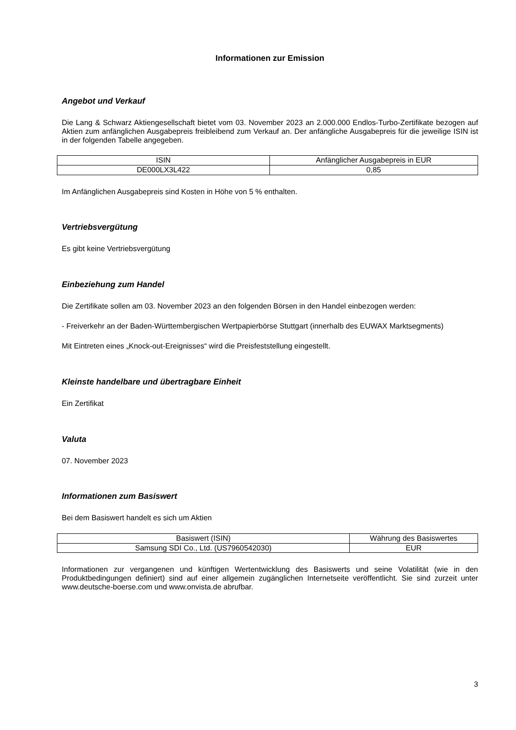Informationen zur Emission
Angebot und Verkauf
Die Lang & Schwarz Aktiengesellschaft bietet vom 03. November 2023 an 2.000.000 Endlos-Turbo-Zertifikate bezogen auf Aktien zum anfänglichen Ausgabepreis freibleibend zum Verkauf an. Der anfängliche Ausgabepreis für die jeweilige ISIN ist in der folgenden Tabelle angegeben.
| ISIN | Anfänglicher Ausgabepreis in EUR |
| DE000LX3L422 | 0,85 |
Im Anfänglichen Ausgabepreis sind Kosten in Höhe von 5 % enthalten.
Vertriebsvergütung
Es gibt keine Vertriebsvergütung
Einbeziehung zum Handel
Die Zertifikate sollen am 03. November 2023 an den folgenden Börsen in den Handel einbezogen werden:
- Freiverkehr an der Baden-Württembergischen Wertpapierbörse Stuttgart (innerhalb des EUWAX Marktsegments)
Mit Eintreten eines „Knock-out-Ereignisses“ wird die Preisfeststellung eingestellt.
Kleinste handelbare und übertragbare Einheit
Ein Zertifikat
Valuta
07. November 2023
Informationen zum Basiswert
Bei dem Basiswert handelt es sich um Aktien
| Basiswert (ISIN) | Währung des Basiswertes |
| Samsung SDI Co., Ltd. (US7960542030) | EUR |
Informationen zur vergangenen und künftigen Wertentwicklung des Basiswerts und seine Volatilität (wie in den Produktbedingungen definiert) sind auf einer allgemein zugänglichen Internetseite veröffentlicht. Sie sind zurzeit unter www.deutsche-boerse.com und www.onvista.de abrufbar.
3